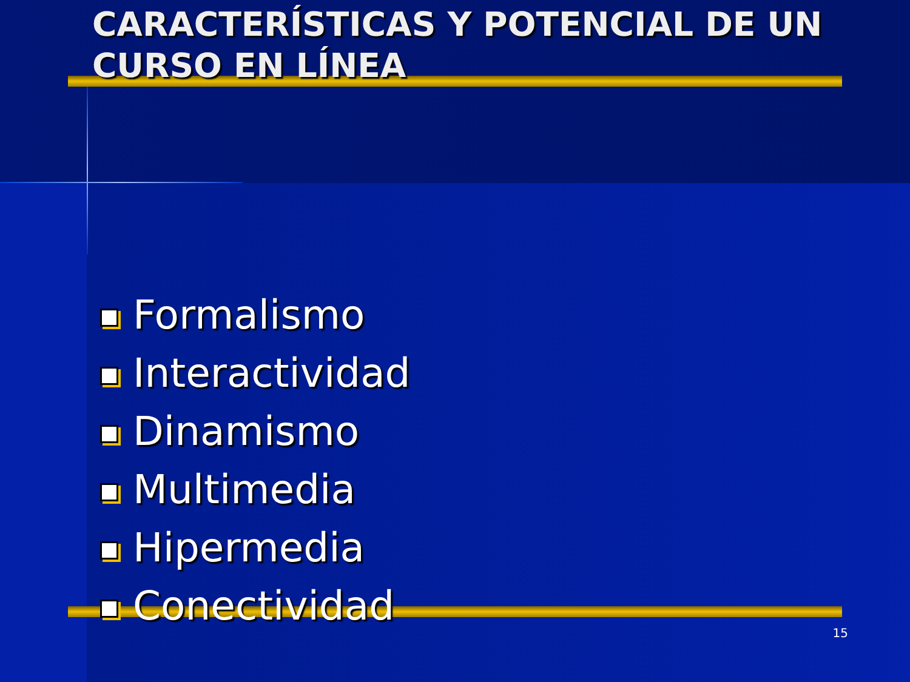CARACTERÍSTICAS Y POTENCIAL DE UN CURSO EN LÍNEA
Formalismo
Interactividad
Dinamismo
Multimedia
Hipermedia
Conectividad
15